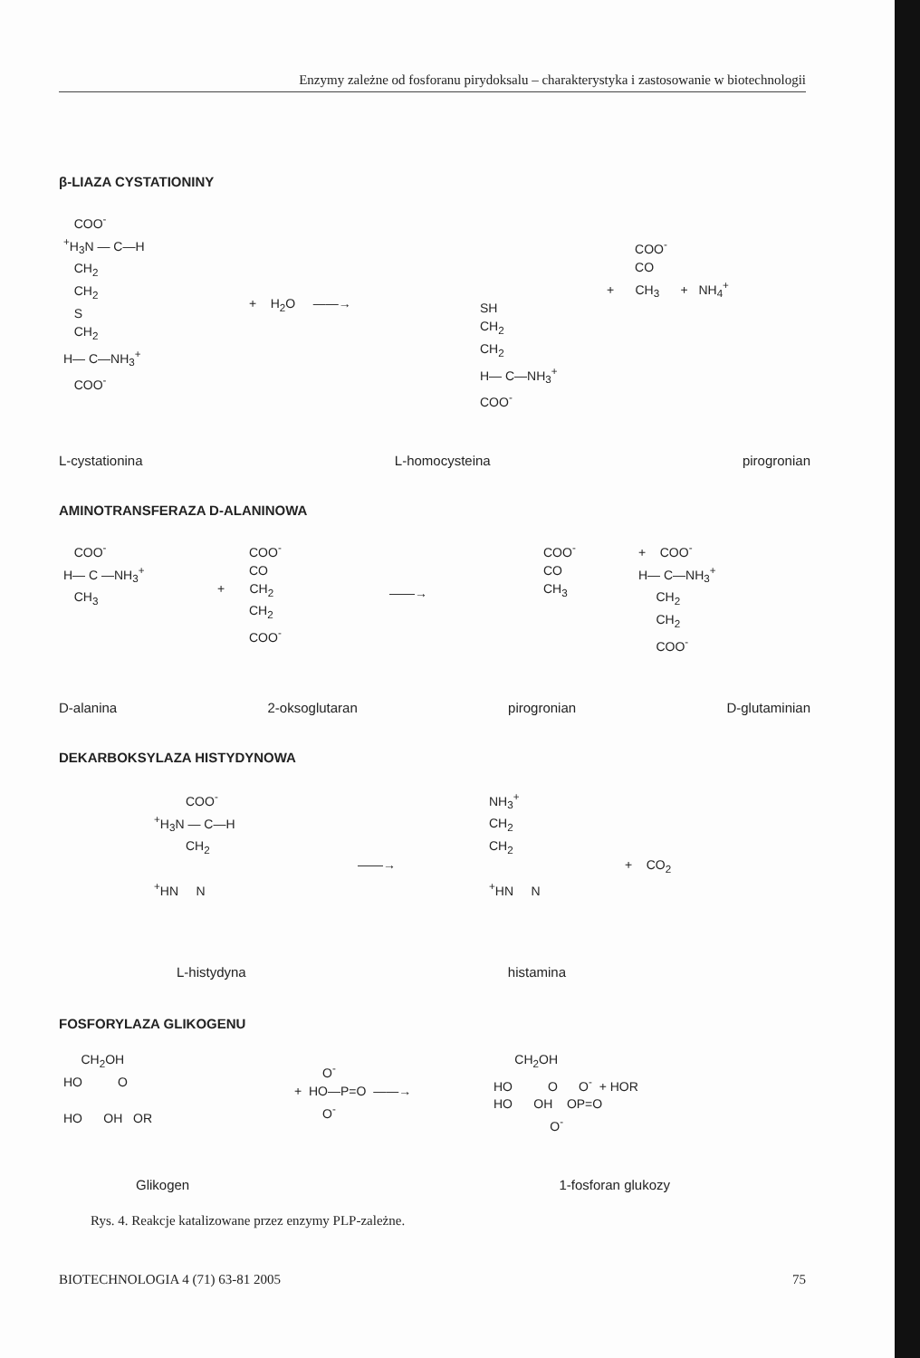Enzymy zależne od fosforanu pirydoksalu – charakterystyka i zastosowanie w biotechnologii
β-LIAZA CYSTATIONINY
COO<sup>-</sup> <sup>+</sup>H<sub>3</sub>N — C—H CH<sub>2</sub> CH<sub>2</sub> S CH<sub>2</sub> H— C—NH<sub>3</sub><sup>+</sup> COO<sup>-</sup>
+ H<sub>2</sub>O ——→
SH CH<sub>2</sub> CH<sub>2</sub> H— C—NH<sub>3</sub><sup>+</sup> COO<sup>-</sup>
COO<sup>-</sup> CO + CH<sub>3</sub> + NH<sub>4</sub><sup>+</sup>
L-cystationina L-homocysteina pirogronian
AMINOTRANSFERAZA D-ALANINOWA
COO<sup>-</sup> H— C —NH<sub>3</sub><sup>+</sup> CH<sub>3</sub>
COO<sup>-</sup> CO + CH<sub>2</sub> CH<sub>2</sub> COO<sup>-</sup>
——→
COO<sup>-</sup> CO CH<sub>3</sub>
+ COO<sup>-</sup> H— C—NH<sub>3</sub><sup>+</sup> CH<sub>2</sub> CH<sub>2</sub> COO<sup>-</sup>
D-alanina 2-oksoglutaran pirogronian D-glutaminian
DEKARBOKSYLAZA HISTYDYNOWA
COO<sup>-</sup> <sup>+</sup>H<sub>3</sub>N — C—H CH<sub>2</sub> <sup>+</sup>HN N
——→
NH<sub>3</sub><sup>+</sup> CH<sub>2</sub> CH<sub>2</sub> <sup>+</sup>HN N
+ CO<sub>2</sub>
L-histydyna histamina
FOSFORYLAZA GLIKOGENU
CH<sub>2</sub>OH HO O HO OH OR
O<sup>-</sup> + HO—P=O ——→ O<sup>-</sup>
CH<sub>2</sub>OH HO O O<sup>-</sup> + HOR HO OH OP=O O<sup>-</sup>
Glikogen 1-fosforan glukozy
Rys. 4. Reakcje katalizowane przez enzymy PLP-zależne.
BIOTECHNOLOGIA 4 (71) 63-81 2005 75